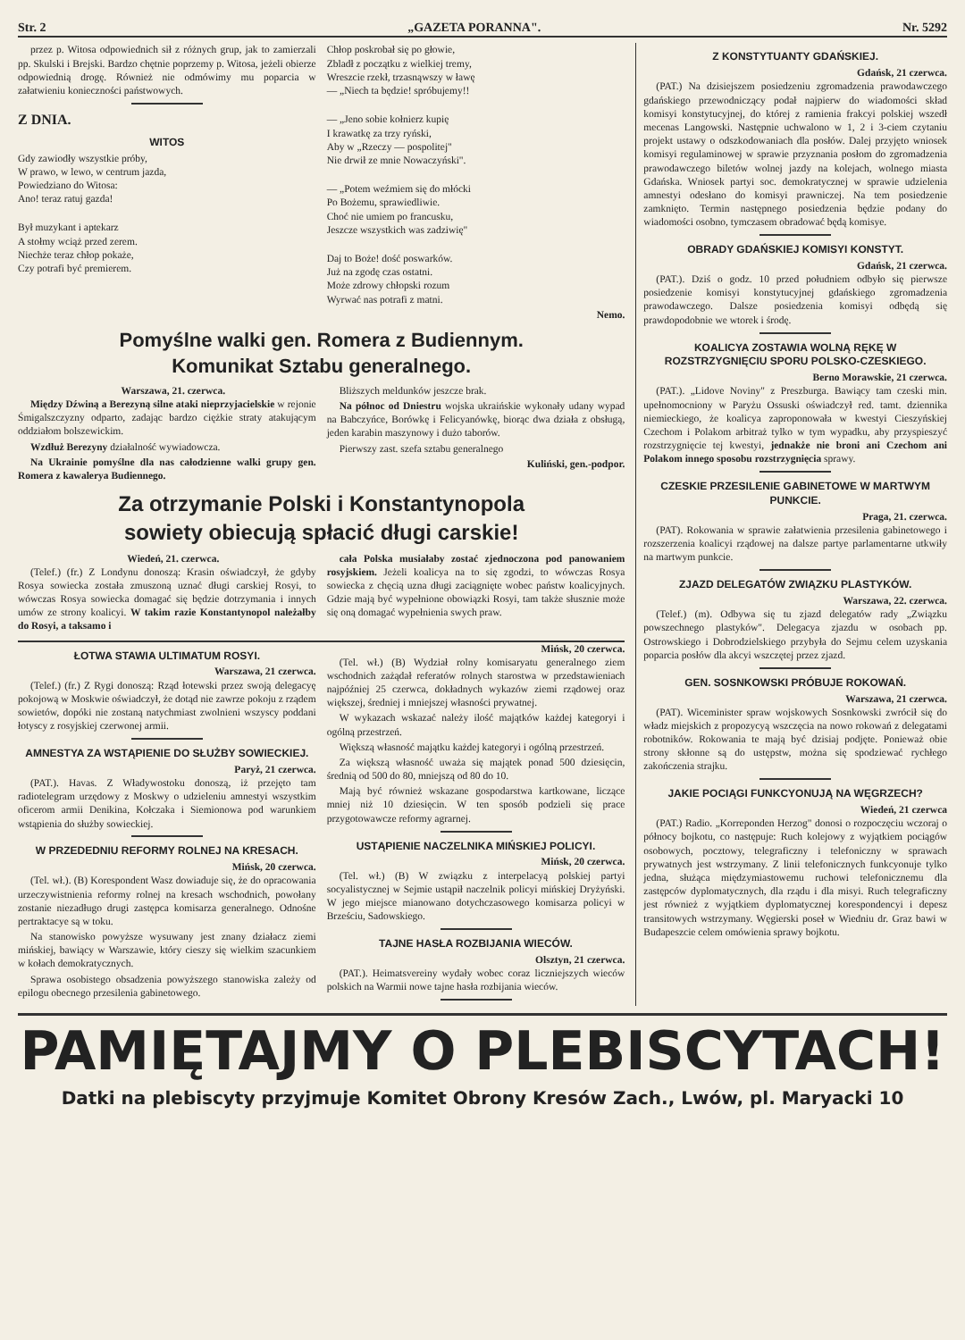Str. 2 „GAZETA PORANNA". Nr. 5292
przez p. Witosa odpowiednich sił z różnych grup, jak to zamierzali pp. Skulski i Brejski. Bardzo chętnie poprzemy p. Witosa, jeżeli obierze odpowiednią drogę. Również nie odmówimy mu poparcia w załatwieniu konieczności państwowych.
Z DNIA.
WITOS
Gdy zawiodły wszystkie próby,
W prawo, w lewo, w centrum jazda,
Powiedziano do Witosa:
Ano! teraz ratuj gazda!
Był muzykant i aptekarz
A stołmy wciąż przed zerem.
Niechże teraz chłop pokaże,
Czy potrafi być premierem.
Chłop poskrobał się po głowie,
Zbladł z początku z wielkiej tremy,
Wreszcie rzekł, trzasnąwszy w ławę
— „Niech ta będzie! spróbujemy!!
— „Jeno sobie kołnierz kupię
I krawatkę za trzy ryński,
Aby w „Rzeczy — pospolitej"
Nie drwił ze mnie Nowaczyński".
— „Potem weźmiem się do młócki
Po Bożemu, sprawiedliwie.
Choć nie umiem po francusku,
Jeszcze wszystkich was zadziwię"
Daj to Boże! dość poswarków.
Już na zgodę czas ostatni.
Może zdrowy chłopski rozum
Wyrwać nas potrafi z matni.
Nemo.
Pomyślne walki gen. Romera z Budiennym.
Komunikat Sztabu generalnego.
Warszawa, 21. czerwca.
Między Dźwiną a Berezyną silne ataki nieprzyjacielskie w rejonie Śmigalszczyzny odparto, zadając bardzo ciężkie straty atakującym oddziałom bolszewickim.
Wzdłuż Berezyny działalność wywiadowcza.
Na Ukrainie pomyślne dla nas całodzienne walki grupy gen. Romera z kawalerya Budiennego.
Bliższych meldunków jeszcze brak.
Na północ od Dniestru wojska ukraińskie wykonały udany wypad na Babczyńce, Borówkę i Felicyanówkę, biorąc dwa działa z obsługą, jeden karabin maszynowy i dużo taborów.
Pierwszy zast. szefa sztabu generalnego
Kuliński, gen.-podpor.
Za otrzymanie Polski i Konstantynopola
sowiety obiecują spłacić długi carskie!
Wiedeń, 21. czerwca.
(Telef.) (fr.) Z Londynu donoszą: Krasin oświadczył, że gdyby Rosya sowiecka została zmuszoną uznać długi carskiej Rosyi, to wówczas Rosya sowiecka domagać się będzie dotrzymania i innych umów ze strony koalicyi. W takim razie Konstantynopol należałby do Rosyi, a taksamo i
cała Polska musiałaby zostać zjednoczona pod panowaniem rosyjskiem. Jeżeli koalicya na to się zgodzi, to wówczas Rosya sowiecka z chęcią uzna długi zaciągnięte wobec państw koalicyjnych. Gdzie mają być wypełnione obowiązki Rosyi, tam także słusznie może się oną domagać wypełnienia swych praw.
ŁOTWA STAWIA ULTIMATUM ROSYI.
Warszawa, 21 czerwca.
(Telef.) (fr.) Z Rygi donoszą: Rząd łotewski przez swoją delegacyę pokojową w Moskwie oświadczył, że dotąd nie zawrze pokoju z rządem sowietów, dopóki nie zostaną natychmiast zwolnieni wszyscy poddani łotyscy z rosyjskiej czerwonej armii.
AMNESTYA ZA WSTĄPIENIE DO SŁUŻBY SOWIECKIEJ.
Paryż, 21 czerwca.
(PAT.). Havas. Z Władywostoku donoszą, iż przejęto tam radiotelegram urzędowy z Moskwy o udzieleniu amnestyi wszystkim oficerom armii Denikina, Kołczaka i Siemionowa pod warunkiem wstąpienia do służby sowieckiej.
W PRZEDEDNIU REFORMY ROLNEJ NA KRESACH.
Mińsk, 20 czerwca.
(Tel. wł.). (B) Korespondent Wasz dowiaduje się, że do opracowania urzeczywistnienia reformy rolnej na kresach wschodnich, powołany zostanie niezadługo drugi zastępca komisarza generalnego. Odnośne pertraktacye są w toku.
Na stanowisko powyższe wysuwany jest znany działacz ziemi mińskiej, bawiący w Warszawie, który cieszy się wielkim szacunkiem w kołach demokratycznych.
Sprawa osobistego obsadzenia powyższego stanowiska zależy od epilogu obecnego przesilenia gabinetowego.
Mińsk, 20 czerwca.
(Tel. wł.) (B) Wydział rolny komisaryatu generalnego ziem wschodnich zażądał referatów rolnych starostwa w przedstawieniach najpóźniej 25 czerwca, dokładnych wykazów ziemi rządowej oraz większej, średniej i mniejszej własności prywatnej.
W wykazach wskazać należy ilość majątków każdej kategoryi i ogólną przestrzeń.
Większą własność majątku każdej kategoryi i ogólną przestrzeń.
Za większą własność uważa się majątek ponad 500 dziesięcin, średnią od 500 do 80, mniejszą od 80 do 10.
Mają być również wskazane gospodarstwa kartkowane, liczące mniej niż 10 dziesięcin. W ten sposób podzieli się prace przygotowawcze reformy agrarnej.
USTĄPIENIE NACZELNIKA MIŃSKIEJ POLICYI.
Mińsk, 20 czerwca.
(Tel. wł.) (B) W związku z interpelacyą polskiej partyi socyalistycznej w Sejmie ustąpił naczelnik policyi mińskiej Dryżyński. W jego miejsce mianowano dotychczasowego komisarza policyi w Brześciu, Sadowskiego.
TAJNE HASŁA ROZBIJANIA WIECÓW.
Olsztyn, 21 czerwca.
(PAT.). Heimatsvereiny wydały wobec coraz liczniejszych wieców polskich na Warmii nowe tajne hasła rozbijania wieców.
Z KONSTYTUANTY GDAŃSKIEJ.
Gdańsk, 21 czerwca.
(PAT.) Na dzisiejszem posiedzeniu zgromadzenia prawodawczego gdańskiego przewodniczący podał najpierw do wiadomości skład komisyi konstytucyjnej, do której z ramienia frakcyi polskiej wszedł mecenas Langowski. Następnie uchwalono w 1, 2 i 3-ciem czytaniu projekt ustawy o odszkodowaniach dla posłów. Dalej przyjęto wniosek komisyi regulaminowej w sprawie przyznania posłom do zgromadzenia prawodawczego biletów wolnej jazdy na kolejach, wolnego miasta Gdańska. Wniosek partyi soc. demokratycznej w sprawie udzielenia amnestyi odesłano do komisyi prawniczej. Na tem posiedzenie zamknięto. Termin następnego posiedzenia będzie podany do wiadomości osobno, tymczasem obradować będą komisye.
OBRADY GDAŃSKIEJ KOMISYI KONSTYT.
Gdańsk, 21 czerwca.
(PAT.). Dziś o godz. 10 przed południem odbyło się pierwsze posiedzenie komisyi konstytucyjnej gdańskiego zgromadzenia prawodawczego. Dalsze posiedzenia komisyi odbędą się prawdopodobnie we wtorek i środę.
KOALICYA ZOSTAWIA WOLNĄ RĘKĘ W ROZSTRZYGNIĘCIU SPORU POLSKO-CZESKIEGO.
Berno Morawskie, 21 czerwca.
(PAT.). „Lidove Noviny" z Preszburga. Bawiący tam czeski min. upełnomocniony w Paryżu Ossuski oświadczył red. tamt. dziennika niemieckiego, że koalicya zaproponowała w kwestyi Cieszyńskiej Czechom i Polakom arbitraż tylko w tym wypadku, aby przyspieszyć rozstrzygnięcie tej kwestyi, jednakże nie broni ani Czechom ani Polakom innego sposobu rozstrzygnięcia sprawy.
CZESKIE PRZESILENIE GABINETOWE W MARTWYM PUNKCIE.
Praga, 21. czerwca.
(PAT). Rokowania w sprawie załatwienia przesilenia gabinetowego i rozszerzenia koalicyi rządowej na dalsze partye parlamentarne utkwiły na martwym punkcie.
ZJAZD DELEGATÓW ZWIĄZKU PLASTYKÓW.
Warszawa, 22. czerwca.
(Telef.) (m). Odbywa się tu zjazd delegatów rady „Związku powszechnego plastyków". Delegacya zjazdu w osobach pp. Ostrowskiego i Dobrodzielskiego przybyła do Sejmu celem uzyskania poparcia posłów dla akcyi wszczętej przez zjazd.
GEN. SOSNKOWSKI PRÓBUJE ROKOWAŃ.
Warszawa, 21 czerwca.
(PAT). Wiceminister spraw wojskowych Sosnkowski zwrócił się do władz miejskich z propozycyą wszczęcia na nowo rokowań z delegatami robotników. Rokowania te mają być dzisiaj podjęte. Ponieważ obie strony skłonne są do ustępstw, można się spodziewać rychłego zakończenia strajku.
JAKIE POCIĄGI FUNKCYONUJĄ NA WĘGRZECH?
Wiedeń, 21 czerwca
(PAT.) Radio. „Korreponden Herzog" donosi o rozpoczęciu wczoraj o północy bojkotu, co następuje: Ruch kolejowy z wyjątkiem pociągów osobowych, pocztowy, telegraficzny i telefoniczny w sprawach prywatnych jest wstrzymany. Z linii telefonicznych funkcyonuje tylko jedna, służąca międzymiastowemu ruchowi telefonicznemu dla zastępców dyplomatycznych, dla rządu i dla misyi. Ruch telegraficzny jest również z wyjątkiem dyplomatycznej korespondencyi i depesz transitowych wstrzymany. Węgierski poseł w Wiedniu dr. Graz bawi w Budapeszcie celem omówienia sprawy bojkotu.
PAMIĘTAJMY O PLEBISCYTACH!
Datki na plebiscyty przyjmuje Komitet Obrony Kresów Zach., Lwów, pl. Maryacki 10